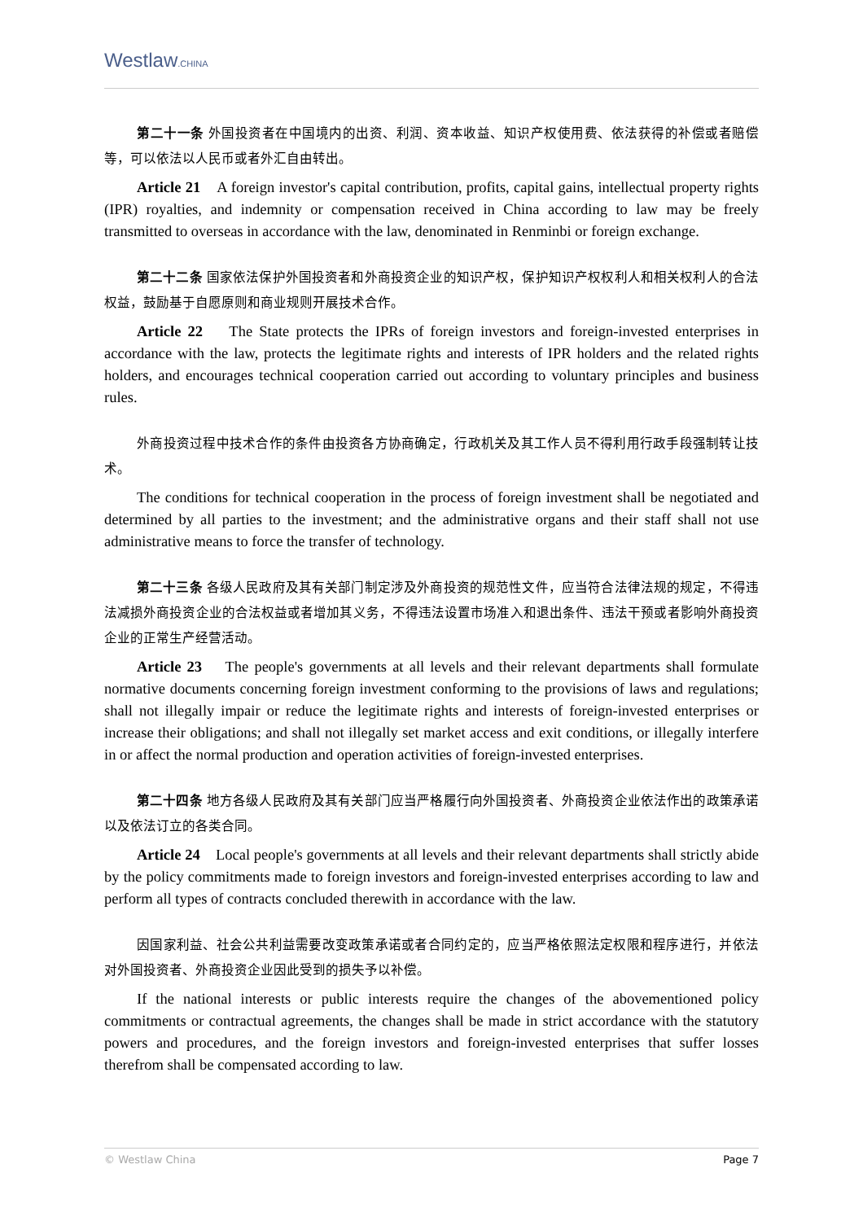Westlaw.CHINA
第二十一条 外国投资者在中国境内的出资、利润、资本收益、知识产权使用费、依法获得的补偿或者赔偿等，可以依法以人民币或者外汇自由转出。
Article 21 A foreign investor's capital contribution, profits, capital gains, intellectual property rights (IPR) royalties, and indemnity or compensation received in China according to law may be freely transmitted to overseas in accordance with the law, denominated in Renminbi or foreign exchange.
第二十二条 国家依法保护外国投资者和外商投资企业的知识产权，保护知识产权权利人和相关权利人的合法权益，鼓励基于自愿原则和商业规则开展技术合作。
Article 22 The State protects the IPRs of foreign investors and foreign-invested enterprises in accordance with the law, protects the legitimate rights and interests of IPR holders and the related rights holders, and encourages technical cooperation carried out according to voluntary principles and business rules.
外商投资过程中技术合作的条件由投资各方协商确定，行政机关及其工作人员不得利用行政手段强制转让技术。
The conditions for technical cooperation in the process of foreign investment shall be negotiated and determined by all parties to the investment; and the administrative organs and their staff shall not use administrative means to force the transfer of technology.
第二十三条 各级人民政府及其有关部门制定涉及外商投资的规范性文件，应当符合法律法规的规定，不得违法减损外商投资企业的合法权益或者增加其义务，不得违法设置市场准入和退出条件、违法干预或者影响外商投资企业的正常生产经营活动。
Article 23 The people's governments at all levels and their relevant departments shall formulate normative documents concerning foreign investment conforming to the provisions of laws and regulations; shall not illegally impair or reduce the legitimate rights and interests of foreign-invested enterprises or increase their obligations; and shall not illegally set market access and exit conditions, or illegally interfere in or affect the normal production and operation activities of foreign-invested enterprises.
第二十四条 地方各级人民政府及其有关部门应当严格履行向外国投资者、外商投资企业依法作出的政策承诺以及依法订立的各类合同。
Article 24 Local people's governments at all levels and their relevant departments shall strictly abide by the policy commitments made to foreign investors and foreign-invested enterprises according to law and perform all types of contracts concluded therewith in accordance with the law.
因国家利益、社会公共利益需要改变政策承诺或者合同约定的，应当严格依照法定权限和程序进行，并依法对外国投资者、外商投资企业因此受到的损失予以补偿。
If the national interests or public interests require the changes of the abovementioned policy commitments or contractual agreements, the changes shall be made in strict accordance with the statutory powers and procedures, and the foreign investors and foreign-invested enterprises that suffer losses therefrom shall be compensated according to law.
© Westlaw China Page 7